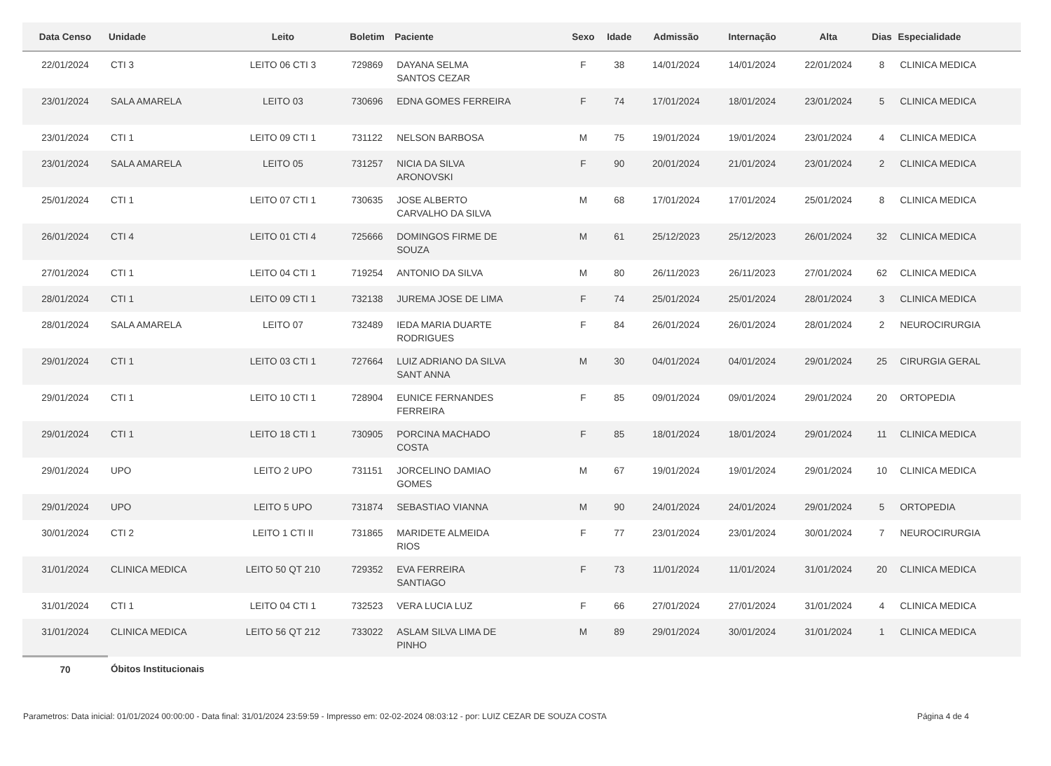| Data Censo | Unidade | Leito | Boletim | Paciente | Sexo | Idade | Admissão | Internação | Alta | Dias | Especialidade |
| --- | --- | --- | --- | --- | --- | --- | --- | --- | --- | --- | --- |
| 22/01/2024 | CTI 3 | LEITO 06 CTI 3 | 729869 | DAYANA SELMA SANTOS CEZAR | F | 38 | 14/01/2024 | 14/01/2024 | 22/01/2024 | 8 | CLINICA MEDICA |
| 23/01/2024 | SALA AMARELA | LEITO 03 | 730696 | EDNA GOMES FERREIRA | F | 74 | 17/01/2024 | 18/01/2024 | 23/01/2024 | 5 | CLINICA MEDICA |
| 23/01/2024 | CTI 1 | LEITO 09 CTI 1 | 731122 | NELSON BARBOSA | M | 75 | 19/01/2024 | 19/01/2024 | 23/01/2024 | 4 | CLINICA MEDICA |
| 23/01/2024 | SALA AMARELA | LEITO 05 | 731257 | NICIA DA SILVA ARONOVSKI | F | 90 | 20/01/2024 | 21/01/2024 | 23/01/2024 | 2 | CLINICA MEDICA |
| 25/01/2024 | CTI 1 | LEITO 07 CTI 1 | 730635 | JOSE ALBERTO CARVALHO DA SILVA | M | 68 | 17/01/2024 | 17/01/2024 | 25/01/2024 | 8 | CLINICA MEDICA |
| 26/01/2024 | CTI 4 | LEITO 01 CTI 4 | 725666 | DOMINGOS FIRME DE SOUZA | M | 61 | 25/12/2023 | 25/12/2023 | 26/01/2024 | 32 | CLINICA MEDICA |
| 27/01/2024 | CTI 1 | LEITO 04 CTI 1 | 719254 | ANTONIO DA SILVA | M | 80 | 26/11/2023 | 26/11/2023 | 27/01/2024 | 62 | CLINICA MEDICA |
| 28/01/2024 | CTI 1 | LEITO 09 CTI 1 | 732138 | JUREMA JOSE DE LIMA | F | 74 | 25/01/2024 | 25/01/2024 | 28/01/2024 | 3 | CLINICA MEDICA |
| 28/01/2024 | SALA AMARELA | LEITO 07 | 732489 | IEDA MARIA DUARTE RODRIGUES | F | 84 | 26/01/2024 | 26/01/2024 | 28/01/2024 | 2 | NEUROCIRURGIA |
| 29/01/2024 | CTI 1 | LEITO 03 CTI 1 | 727664 | LUIZ ADRIANO DA SILVA SANT ANNA | M | 30 | 04/01/2024 | 04/01/2024 | 29/01/2024 | 25 | CIRURGIA GERAL |
| 29/01/2024 | CTI 1 | LEITO 10 CTI 1 | 728904 | EUNICE FERNANDES FERREIRA | F | 85 | 09/01/2024 | 09/01/2024 | 29/01/2024 | 20 | ORTOPEDIA |
| 29/01/2024 | CTI 1 | LEITO 18 CTI 1 | 730905 | PORCINA MACHADO COSTA | F | 85 | 18/01/2024 | 18/01/2024 | 29/01/2024 | 11 | CLINICA MEDICA |
| 29/01/2024 | UPO | LEITO 2 UPO | 731151 | JORCELINO DAMIAO GOMES | M | 67 | 19/01/2024 | 19/01/2024 | 29/01/2024 | 10 | CLINICA MEDICA |
| 29/01/2024 | UPO | LEITO 5 UPO | 731874 | SEBASTIAO VIANNA | M | 90 | 24/01/2024 | 24/01/2024 | 29/01/2024 | 5 | ORTOPEDIA |
| 30/01/2024 | CTI 2 | LEITO 1 CTI II | 731865 | MARIDETE ALMEIDA RIOS | F | 77 | 23/01/2024 | 23/01/2024 | 30/01/2024 | 7 | NEUROCIRURGIA |
| 31/01/2024 | CLINICA MEDICA | LEITO 50 QT 210 | 729352 | EVA FERREIRA SANTIAGO | F | 73 | 11/01/2024 | 11/01/2024 | 31/01/2024 | 20 | CLINICA MEDICA |
| 31/01/2024 | CTI 1 | LEITO 04 CTI 1 | 732523 | VERA LUCIA LUZ | F | 66 | 27/01/2024 | 27/01/2024 | 31/01/2024 | 4 | CLINICA MEDICA |
| 31/01/2024 | CLINICA MEDICA | LEITO 56 QT 212 | 733022 | ASLAM SILVA LIMA DE PINHO | M | 89 | 29/01/2024 | 30/01/2024 | 31/01/2024 | 1 | CLINICA MEDICA |
| 70 | Óbitos Institucionais | | | | | | | | | | |
Parametros: Data inicial: 01/01/2024 00:00:00 - Data final: 31/01/2024 23:59:59 - Impresso em: 02-02-2024 08:03:12 - por: LUIZ CEZAR DE SOUZA COSTA Página 4 de 4